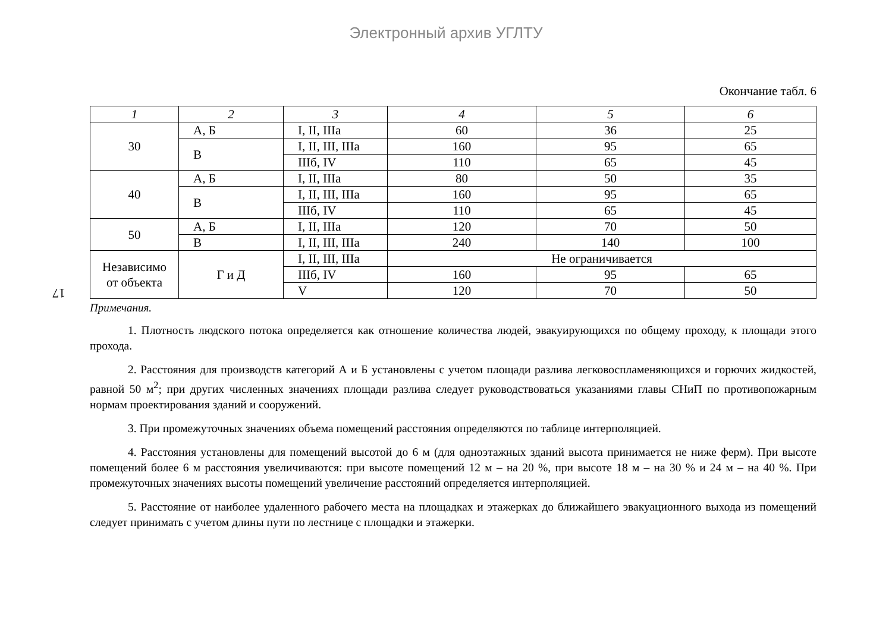Электронный архив УГЛТУ
17
Окончание табл. 6
| 1 | 2 | 3 | 4 | 5 | 6 |
| --- | --- | --- | --- | --- | --- |
| 30 | А, Б | I, II, IIIa | 60 | 36 | 25 |
| | В | I, II, III, IIIa | 160 | 95 | 65 |
| | | IIIб, IV | 110 | 65 | 45 |
| 40 | А, Б | I, II, IIIa | 80 | 50 | 35 |
| | В | I, II, III, IIIa | 160 | 95 | 65 |
| | | IIIб, IV | 110 | 65 | 45 |
| 50 | А, Б | I, II, IIIa | 120 | 70 | 50 |
| | В | I, II, III, IIIa | 240 | 140 | 100 |
| Независимо от объекта | Г и Д | I, II, III, IIIa | Не ограничивается | | |
| | | IIIб, IV | 160 | 95 | 65 |
| | | V | 120 | 70 | 50 |
Примечания.
1. Плотность людского потока определяется как отношение количества людей, эвакуирующихся по общему проходу, к площади этого прохода.
2. Расстояния для производств категорий А и Б установлены с учетом площади разлива легковоспламеняющихся и горючих жидкостей, равной 50 м<sup>2</sup>; при других численных значениях площади разлива следует руководствоваться указаниями главы СНиП по противопожарным нормам проектирования зданий и сооружений.
3. При промежуточных значениях объема помещений расстояния определяются по таблице интерполяцией.
4. Расстояния установлены для помещений высотой до 6 м (для одноэтажных зданий высота принимается не ниже ферм). При высоте помещений более 6 м расстояния увеличиваются: при высоте помещений 12 м – на 20 %, при высоте 18 м – на 30 % и 24 м – на 40 %. При промежуточных значениях высоты помещений увеличение расстояний определяется интерполяцией.
5. Расстояние от наиболее удаленного рабочего места на площадках и этажерках до ближайшего эвакуационного выхода из помещений следует принимать с учетом длины пути по лестнице с площадки и этажерки.